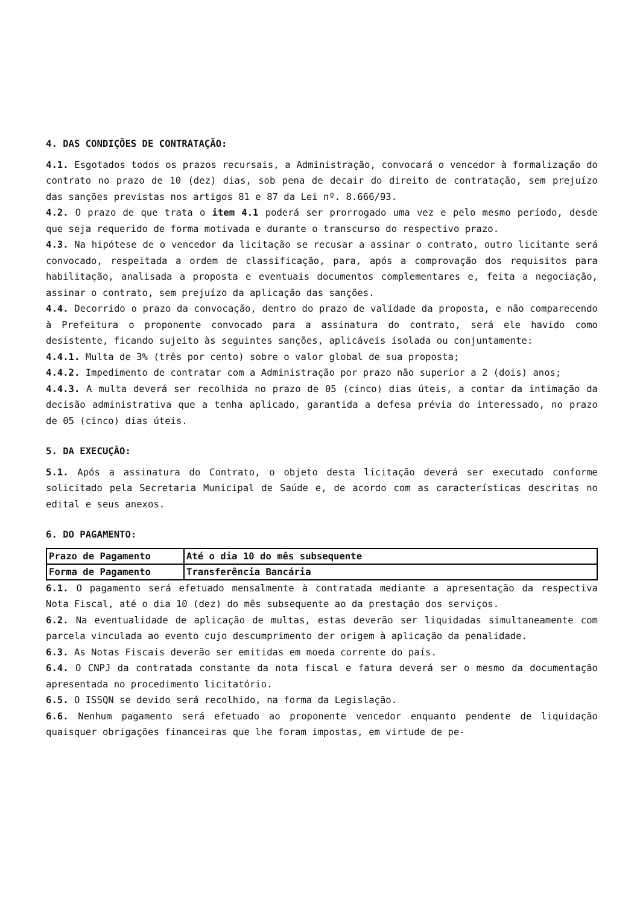4. DAS CONDIÇÕES DE CONTRATAÇÃO:
4.1. Esgotados todos os prazos recursais, a Administração, convocará o vencedor à formalização do contrato no prazo de 10 (dez) dias, sob pena de decair do direito de contratação, sem prejuízo das sanções previstas nos artigos 81 e 87 da Lei nº. 8.666/93.
4.2. O prazo de que trata o item 4.1 poderá ser prorrogado uma vez e pelo mesmo período, desde que seja requerido de forma motivada e durante o transcurso do respectivo prazo.
4.3. Na hipótese de o vencedor da licitação se recusar a assinar o contrato, outro licitante será convocado, respeitada a ordem de classificação, para, após a comprovação dos requisitos para habilitação, analisada a proposta e eventuais documentos complementares e, feita a negociação, assinar o contrato, sem prejuízo da aplicação das sanções.
4.4. Decorrido o prazo da convocação, dentro do prazo de validade da proposta, e não comparecendo à Prefeitura o proponente convocado para a assinatura do contrato, será ele havido como desistente, ficando sujeito às seguintes sanções, aplicáveis isolada ou conjuntamente:
4.4.1. Multa de 3% (três por cento) sobre o valor global de sua proposta;
4.4.2. Impedimento de contratar com a Administração por prazo não superior a 2 (dois) anos;
4.4.3. A multa deverá ser recolhida no prazo de 05 (cinco) dias úteis, a contar da intimação da decisão administrativa que a tenha aplicado, garantida a defesa prévia do interessado, no prazo de 05 (cinco) dias úteis.
5. DA EXECUÇÃO:
5.1. Após a assinatura do Contrato, o objeto desta licitação deverá ser executado conforme solicitado pela Secretaria Municipal de Saúde e, de acordo com as características descritas no edital e seus anexos.
6. DO PAGAMENTO:
| Prazo de Pagamento | Até o dia 10 do mês subsequente |
| Forma de Pagamento | Transferência Bancária |
6.1. O pagamento será efetuado mensalmente à contratada mediante a apresentação da respectiva Nota Fiscal, até o dia 10 (dez) do mês subsequente ao da prestação dos serviços.
6.2. Na eventualidade de aplicação de multas, estas deverão ser liquidadas simultaneamente com parcela vinculada ao evento cujo descumprimento der origem à aplicação da penalidade.
6.3. As Notas Fiscais deverão ser emitidas em moeda corrente do país.
6.4. O CNPJ da contratada constante da nota fiscal e fatura deverá ser o mesmo da documentação apresentada no procedimento licitatório.
6.5. O ISSQN se devido será recolhido, na forma da Legislação.
6.6. Nenhum pagamento será efetuado ao proponente vencedor enquanto pendente de liquidação quaisquer obrigações financeiras que lhe foram impostas, em virtude de pe-